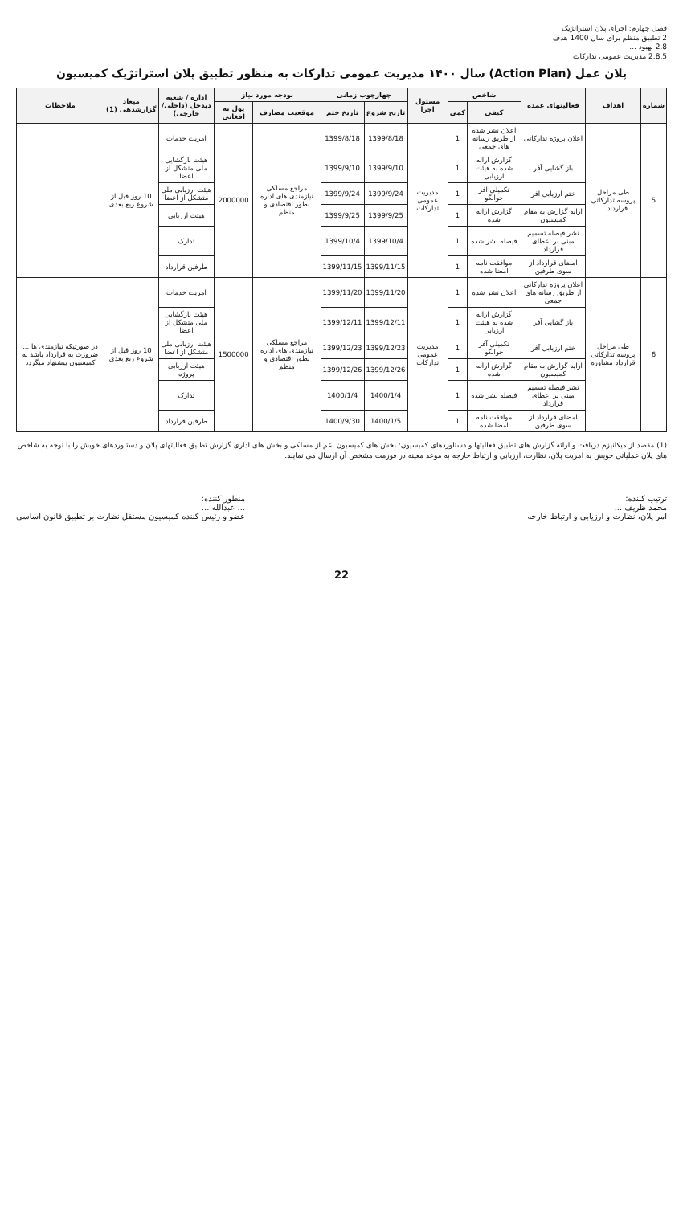فصل چهارم: اجرای پلان استراتژیک
2 تطبیق منظم برای سال 1400 هدف
2.8 بهبود ...
2.8.5 مدیریت عمومی تدارکات
پلان عمل (Action Plan) سال ۱۴۰۰ مدیریت عمومی تدارکات به منظور تطبیق پلان استراتژیک کمیسیون
| شماره | اهداف | فعالیتهای عمده | شاخص | | مسئول اجرا | چهارچوب زمانی | | بودجه مورد نیاز | | اداره / شعبه ذیدخل (داخلی/خارجی) | میعاد گزارشدهی (1) | ملاحظات |
| --- | --- | --- | --- | --- | --- | --- | --- | --- | --- | --- | --- | --- |
| | | | کیفی | کمی | | تاریخ شروع | تاریخ ختم | موقعیت مصارف | پول به افغانی | | | |
| 5 | طی مراحل پروسه تدارکاتی قرارداد ... | اعلان پروژه تدارکاتی | اعلان نشر شده از طریق رسانه های جمعی | 1 | مدیریت عمومی تدارکات | 1399/8/18 | 1399/8/18 | مراجع مسلکی نیازمندی های اداره بطور اقتصادی و منظم | 2000000 | امریت خدمات | 10 روز قبل از شروع ربع بعدی | |
| | | باز گشایی آفر | گزارش ارائه شده به هیئت ارزیابی | 1 | | 1399/9/10 | 1399/9/10 | | | هیئت بازگشایی ملی متشکل از اعضا | | |
| | | ختم ارزیابی آفر | تکمیلی آفر جوابگو | 1 | | 1399/9/24 | 1399/9/24 | | | هیئت ارزیابی ملی متشکل از اعضا | | |
| | | ارایه گزارش به مقام کمیسیون | گزارش ارائه شده | 1 | | 1399/9/25 | 1399/9/25 | | | هیئت ارزیابی | | |
| | | نشر فیصله تسمیم مبنی بر اعطای قرارداد | فیصله نشر شده | 1 | | 1399/10/4 | 1399/10/4 | | | تدارک | | |
| | | امضای قرارداد از سوی طرفین | موافقت نامه امضا شده | 1 | | 1399/11/15 | 1399/11/15 | | | طرفین قرارداد | | |
| 6 | طی مراحل پروسه تدارکاتی قرارداد مشاوره | اعلان پروژه تدارکاتی از طریق رسانه های جمعی | اعلان نشر شده | 1 | مدیریت عمومی تدارکات | 1399/11/20 | 1399/11/20 | مراجع مسلکی نیازمندی های اداره بطور اقتصادی و منظم | 1500000 | امریت خدمات | 10 روز قبل از شروع ربع بعدی | در صورتیکه نیازمندی ها ... ضرورت به قرارداد باشد به کمیسیون پیشنهاد میگردد |
| | | باز گشایی آفر | گزارش ارائه شده به هیئت ارزیابی | 1 | | 1399/12/11 | 1399/12/11 | | | هیئت بازگشایی ملی متشکل از اعضا | | |
| | | ختم ارزیابی آفر | تکمیلی آفر جوابگو | 1 | | 1399/12/23 | 1399/12/23 | | | هیئت ارزیابی ملی متشکل از اعضا | | |
| | | ارایه گزارش به مقام کمیسیون | گزارش ارائه شده | 1 | | 1399/12/26 | 1399/12/26 | | | هیئت ارزیابی پروژه | | |
| | | نشر فیصله تسمیم مبنی بر اعطای قرارداد | فیصله نشر شده | 1 | | 1400/1/4 | 1400/1/4 | | | تدارک | | |
| | | امضای قرارداد از سوی طرفین | موافقت نامه امضا شده | 1 | | 1400/1/5 | 1400/9/30 | | | طرفین قرارداد | | |
(1) مقصد از میکانیزم دریافت و ارائه گزارش های تطبیق فعالیتها و دستاوردهای کمیسیون: بخش های کمیسیون اعم از مسلکی و بخش های اداری گزارش تطبیق فعالیتهای پلان و دستاوردهای خویش را با توجه به شاخص های پلان عملیاتی خویش به امریت پلان، نظارت، ارزیابی و ارتباط خارجه به موعد معینه در فورمت مشخص آن ارسال می نمایند.
ترتیب کننده:
محمد ظریف ...
امر پلان، نظارت و ارزیابی و ارتباط خارجه
منظور کننده:
... عبدالله ...
عضو و رئیس کننده کمیسیون مستقل نظارت بر تطبیق قانون اساسی
22